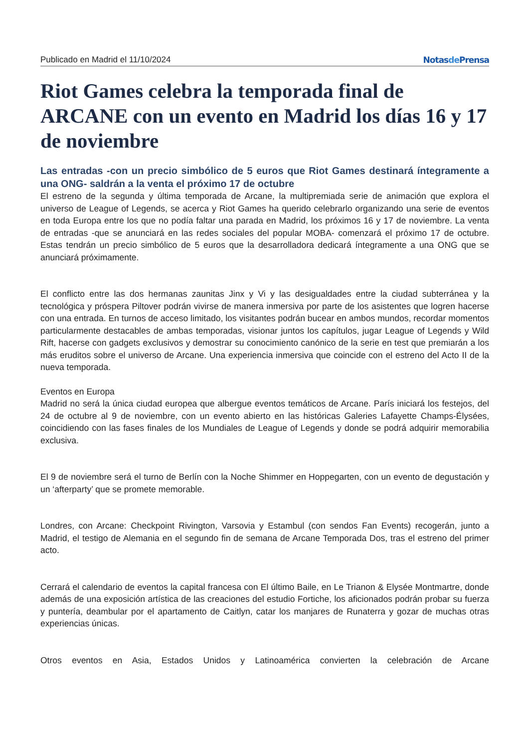Publicado en Madrid el 11/10/2024 Notasde Prensa
Riot Games celebra la temporada final de ARCANE con un evento en Madrid los días 16 y 17 de noviembre
Las entradas -con un precio simbólico de 5 euros que Riot Games destinará íntegramente a una ONG- saldrán a la venta el próximo 17 de octubre
El estreno de la segunda y última temporada de Arcane, la multipremiada serie de animación que explora el universo de League of Legends, se acerca y Riot Games ha querido celebrarlo organizando una serie de eventos en toda Europa entre los que no podía faltar una parada en Madrid, los próximos 16 y 17 de noviembre. La venta de entradas -que se anunciará en las redes sociales del popular MOBA- comenzará el próximo 17 de octubre. Estas tendrán un precio simbólico de 5 euros que la desarrolladora dedicará íntegramente a una ONG que se anunciará próximamente.
El conflicto entre las dos hermanas zaunitas Jinx y Vi y las desigualdades entre la ciudad subterránea y la tecnológica y próspera Piltover podrán vivirse de manera inmersiva por parte de los asistentes que logren hacerse con una entrada. En turnos de acceso limitado, los visitantes podrán bucear en ambos mundos, recordar momentos particularmente destacables de ambas temporadas, visionar juntos los capítulos, jugar League of Legends y Wild Rift, hacerse con gadgets exclusivos y demostrar su conocimiento canónico de la serie en test que premiarán a los más eruditos sobre el universo de Arcane. Una experiencia inmersiva que coincide con el estreno del Acto II de la nueva temporada.
Eventos en Europa
Madrid no será la única ciudad europea que albergue eventos temáticos de Arcane. París iniciará los festejos, del 24 de octubre al 9 de noviembre, con un evento abierto en las históricas Galeries Lafayette Champs-Élysées, coincidiendo con las fases finales de los Mundiales de League of Legends y donde se podrá adquirir memorabilia exclusiva.
El 9 de noviembre será el turno de Berlín con la Noche Shimmer en Hoppegarten, con un evento de degustación y un ‘afterparty’ que se promete memorable.
Londres, con Arcane: Checkpoint Rivington, Varsovia y Estambul (con sendos Fan Events) recogerán, junto a Madrid, el testigo de Alemania en el segundo fin de semana de Arcane Temporada Dos, tras el estreno del primer acto.
Cerrará el calendario de eventos la capital francesa con El último Baile, en Le Trianon & Elysée Montmartre, donde además de una exposición artística de las creaciones del estudio Fortiche, los aficionados podrán probar su fuerza y puntería, deambular por el apartamento de Caitlyn, catar los manjares de Runaterra y gozar de muchas otras experiencias únicas.
Otros eventos en Asia, Estados Unidos y Latinoamérica convierten la celebración de Arcane